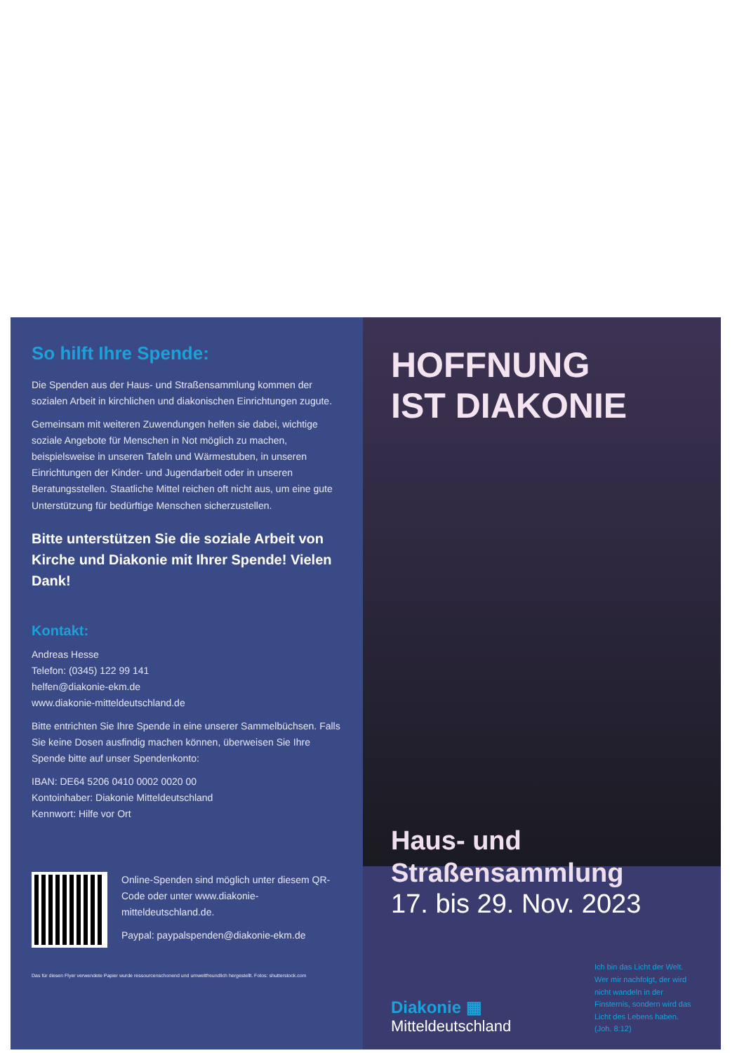So hilft Ihre Spende:
Die Spenden aus der Haus- und Straßensammlung kommen der sozialen Arbeit in kirchlichen und diakonischen Einrichtungen zugute.
Gemeinsam mit weiteren Zuwendungen helfen sie dabei, wichtige soziale Angebote für Menschen in Not möglich zu machen, beispielsweise in unseren Tafeln und Wärme­stuben, in unseren Einrichtungen der Kinder- und Jugend­arbeit oder in unseren Beratungsstellen. Staatliche Mittel reichen oft nicht aus, um eine gute Unterstützung für bedürftige Menschen sicherzustellen.
Bitte unterstützen Sie die soziale Arbeit von Kirche und Diakonie mit Ihrer Spende! Vielen Dank!
Kontakt:
Andreas Hesse
Telefon: (0345) 122 99 141
helfen@diakonie-ekm.de
www.diakonie-mitteldeutschland.de
Bitte entrichten Sie Ihre Spende in eine unserer Sammel­büchsen. Falls Sie keine Dosen ausfindig machen können, überweisen Sie Ihre Spende bitte auf unser Spendenkonto:
IBAN: DE64 5206 0410 0002 0020 00
Kontoinhaber: Diakonie Mitteldeutschland
Kennwort: Hilfe vor Ort
Online-Spenden sind möglich unter diesem QR-Code oder unter www.diakonie-mitteldeutschland.de.
Paypal: paypalspenden@diakonie-ekm.de
Das für diesen Flyer verwendete Papier wurde ressourcenschonend und umweltfreundlich hergestellt. Fotos: shutterstock.com
HOFFNUNG
IST DIAKONIE
Haus- und
Straßensammlung
17. bis 29. Nov. 2023
Diakonie ▦
Mitteldeutschland
Ich bin das Licht der Welt. Wer mir nachfolgt, der wird nicht wandeln in der Finsternis, sondern wird das Licht des Lebens haben. (Joh. 8:12)